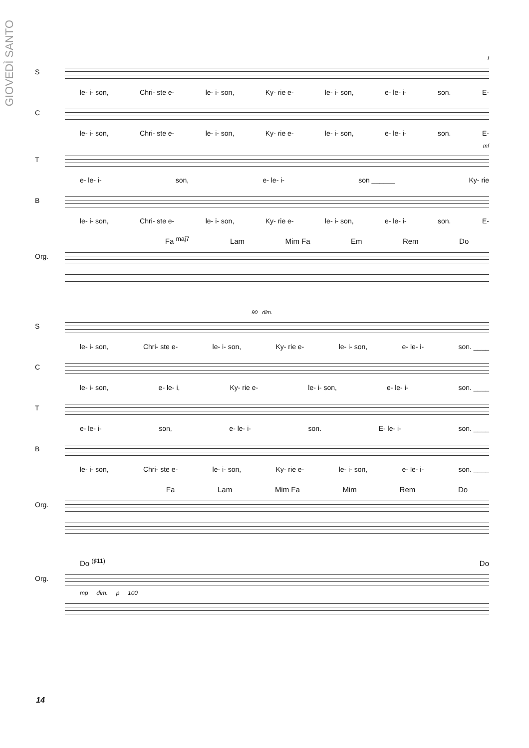GIOVEDÌ SANTO
f
S
le- i- son, Chri- ste e- le- i- son, Ky- rie e- le- i- son, e- le- i- son. E-
C
le- i- son, Chri- ste e- le- i- son, Ky- rie e- le- i- son, e- le- i- son. E-
mf
T
e- le- i- son, e- le- i- son ______ Ky- rie
B
le- i- son, Chri- ste e- le- i- son, Ky- rie e- le- i- son, e- le- i- son. E-
Fa <sup>maj7</sup> Lam Mim Fa Em Rem Do
Org.
90 dim.
S
le- i- son, Chri- ste e- le- i- son, Ky- rie e- le- i- son, e- le- i- son. ____
C
le- i- son, e- le- i, Ky- rie e- le- i- son, e- le- i- son. ____
T
e- le- i- son, e- le- i- son. E- le- i- son. ____
B
le- i- son, Chri- ste e- le- i- son, Ky- rie e- le- i- son, e- le- i- son. ____
Fa Lam Mim Fa Mim Rem Do
Org.
Do <sup>(♯11)</sup> Do
Org.
mp dim. p 100
14